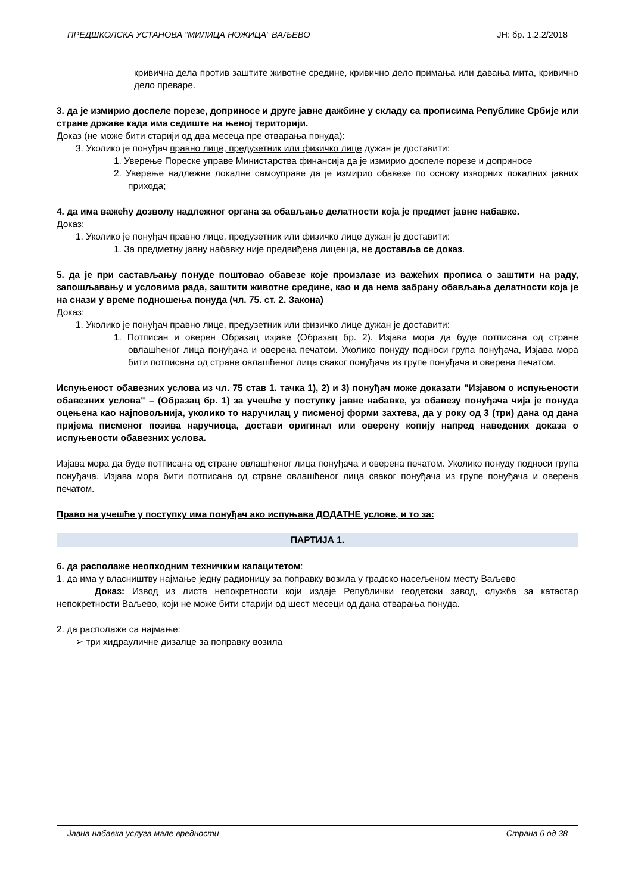ПРЕДШКОЛСКА УСТАНОВА “МИЛИЦА НОЖИЦА“ ВАЉЕВО ЈН: бр. 1.2.2/2018
кривична дела против заштите животне средине, кривично дело примања или давања мита, кривично дело преваре.
3. да је измирио доспеле порезе, доприносе и друге јавне дажбине у складу са прописима Републике Србије или стране државе када има седиште на њеној територији.
Доказ (не може бити старији од два месеца пре отварања понуда):
3. Уколико је понуђач правно лице, предузетник или физичко лице дужан је доставити:
1. Уверење Пореске управе Министарства финансија да је измирио доспеле порезе и доприносе
2. Уверење надлежне локалне самоуправе да је измирио обавезе по основу изворних локалних јавних прихода;
4. да има важећу дозволу надлежног органа за обављање делатности која је предмет јавне набавке.
Доказ:
1. Уколико је понуђач правно лице, предузетник или физичко лице дужан је доставити:
1. За предметну јавну набавку није предвиђена лиценца, не доставља се доказ.
5. да је при састављању понуде поштовао обавезе које произлазе из важећих прописа о заштити на раду, запошљавању и условима рада, заштити животне средине, као и да нема забрану обављања делатности која је на снази у време подношења понуда (чл. 75. ст. 2. Закона)
Доказ:
1. Уколико је понуђач правно лице, предузетник или физичко лице дужан је доставити:
1. Потписан и оверен Образац изјаве (Образац бр. 2). Изјава мора да буде потписана од стране овлашћеног лица понуђача и оверена печатом. Уколико понуду подноси група понуђача, Изјава мора бити потписана од стране овлашћеног лица сваког понуђача из групе понуђача и оверена печатом.
Испуњеност обавезних услова из чл. 75 став 1. тачка 1), 2) и 3) понуђач може доказати "Изјавом о испуњености обавезних услова" – (Образац бр. 1) за учешће у поступку јавне набавке, уз обавезу понуђача чија је понуда оцењена као најповољнија, уколико то наручилац у писменој форми захтева, да у року од 3 (три) дана од дана пријема писменог позива наручиоца, достави оригинал или оверену копију напред наведених доказа о испуњености обавезних услова.
Изјава мора да буде потписана од стране овлашћеног лица понуђача и оверена печатом. Уколико понуду подноси група понуђача, Изјава мора бити потписана од стране овлашћеног лица сваког понуђача из групе понуђача и оверена печатом.
Право на учешће у поступку има понуђач ако испуњава ДОДАТНЕ услове, и то за:
ПАРТИЈА 1.
6. да располаже неопходним техничким капацитетом:
1. да има у власништву најмање једну радионицу за поправку возила у градско насељеном месту Ваљево
Доказ: Извод из листа непокретности који издаје Републички геодетски завод, служба за катастар непокретности Ваљево, који не може бити старији од шест месеци од дана отварања понуда.
2. да располаже са најмање:
➢ три хидрауличне дизалце за поправку возила
Јавна набавка услуга мале вредности Страна 6 од 38